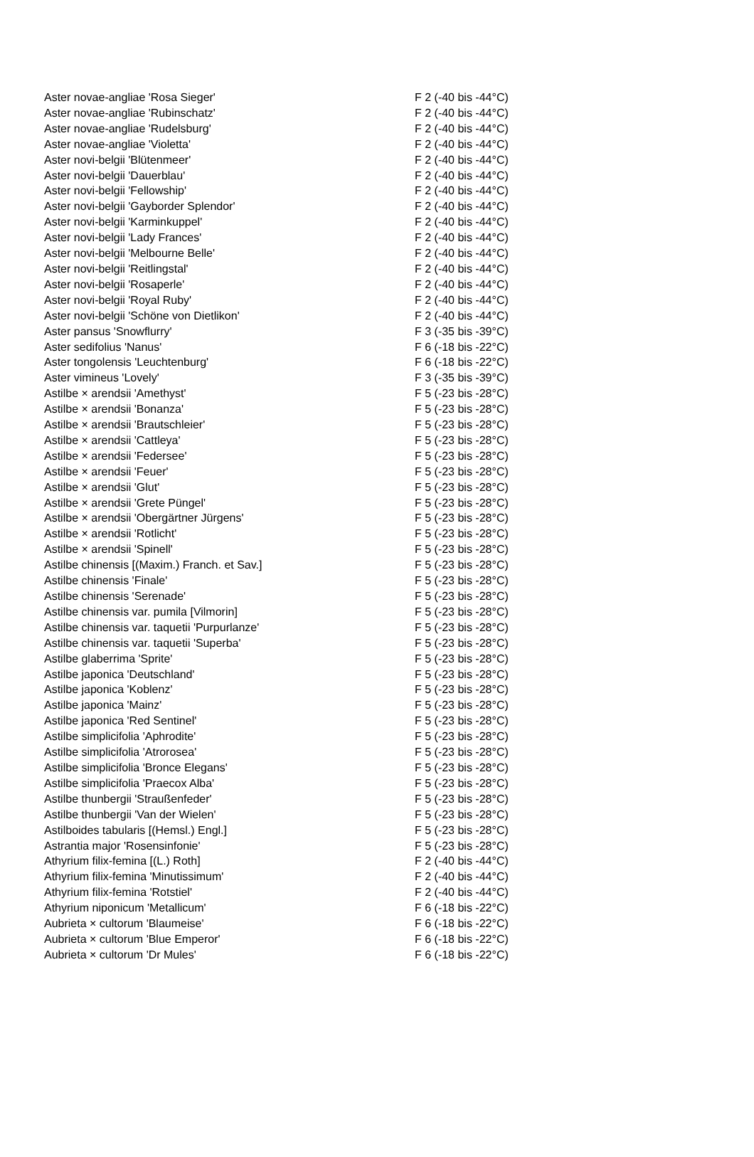| Aster novae-angliae 'Rosa Sieger' | F 2 (-40 bis -44°C) |
| Aster novae-angliae 'Rubinschatz' | F 2 (-40 bis -44°C) |
| Aster novae-angliae 'Rudelsburg' | F 2 (-40 bis -44°C) |
| Aster novae-angliae 'Violetta' | F 2 (-40 bis -44°C) |
| Aster novi-belgii 'Blütenmeer' | F 2 (-40 bis -44°C) |
| Aster novi-belgii 'Dauerblau' | F 2 (-40 bis -44°C) |
| Aster novi-belgii 'Fellowship' | F 2 (-40 bis -44°C) |
| Aster novi-belgii 'Gayborder Splendor' | F 2 (-40 bis -44°C) |
| Aster novi-belgii 'Karminkuppel' | F 2 (-40 bis -44°C) |
| Aster novi-belgii 'Lady Frances' | F 2 (-40 bis -44°C) |
| Aster novi-belgii 'Melbourne Belle' | F 2 (-40 bis -44°C) |
| Aster novi-belgii 'Reitlingstal' | F 2 (-40 bis -44°C) |
| Aster novi-belgii 'Rosaperle' | F 2 (-40 bis -44°C) |
| Aster novi-belgii 'Royal Ruby' | F 2 (-40 bis -44°C) |
| Aster novi-belgii 'Schöne von Dietlikon' | F 2 (-40 bis -44°C) |
| Aster pansus 'Snowflurry' | F 3 (-35 bis -39°C) |
| Aster sedifolius 'Nanus' | F 6 (-18 bis -22°C) |
| Aster tongolensis 'Leuchtenburg' | F 6 (-18 bis -22°C) |
| Aster vimineus 'Lovely' | F 3 (-35 bis -39°C) |
| Astilbe × arendsii 'Amethyst' | F 5 (-23 bis -28°C) |
| Astilbe × arendsii 'Bonanza' | F 5 (-23 bis -28°C) |
| Astilbe × arendsii 'Brautschleier' | F 5 (-23 bis -28°C) |
| Astilbe × arendsii 'Cattleya' | F 5 (-23 bis -28°C) |
| Astilbe × arendsii 'Federsee' | F 5 (-23 bis -28°C) |
| Astilbe × arendsii 'Feuer' | F 5 (-23 bis -28°C) |
| Astilbe × arendsii 'Glut' | F 5 (-23 bis -28°C) |
| Astilbe × arendsii 'Grete Püngel' | F 5 (-23 bis -28°C) |
| Astilbe × arendsii 'Obergärtner Jürgens' | F 5 (-23 bis -28°C) |
| Astilbe × arendsii 'Rotlicht' | F 5 (-23 bis -28°C) |
| Astilbe × arendsii 'Spinell' | F 5 (-23 bis -28°C) |
| Astilbe chinensis [(Maxim.) Franch. et Sav.] | F 5 (-23 bis -28°C) |
| Astilbe chinensis 'Finale' | F 5 (-23 bis -28°C) |
| Astilbe chinensis 'Serenade' | F 5 (-23 bis -28°C) |
| Astilbe chinensis var. pumila [Vilmorin] | F 5 (-23 bis -28°C) |
| Astilbe chinensis var. taquetii 'Purpurlanze' | F 5 (-23 bis -28°C) |
| Astilbe chinensis var. taquetii 'Superba' | F 5 (-23 bis -28°C) |
| Astilbe glaberrima 'Sprite' | F 5 (-23 bis -28°C) |
| Astilbe japonica 'Deutschland' | F 5 (-23 bis -28°C) |
| Astilbe japonica 'Koblenz' | F 5 (-23 bis -28°C) |
| Astilbe japonica 'Mainz' | F 5 (-23 bis -28°C) |
| Astilbe japonica 'Red Sentinel' | F 5 (-23 bis -28°C) |
| Astilbe simplicifolia 'Aphrodite' | F 5 (-23 bis -28°C) |
| Astilbe simplicifolia 'Atrorosea' | F 5 (-23 bis -28°C) |
| Astilbe simplicifolia 'Bronce Elegans' | F 5 (-23 bis -28°C) |
| Astilbe simplicifolia 'Praecox Alba' | F 5 (-23 bis -28°C) |
| Astilbe thunbergii 'Straußenfeder' | F 5 (-23 bis -28°C) |
| Astilbe thunbergii 'Van der Wielen' | F 5 (-23 bis -28°C) |
| Astilboides tabularis [(Hemsl.) Engl.] | F 5 (-23 bis -28°C) |
| Astrantia major 'Rosensinfonie' | F 5 (-23 bis -28°C) |
| Athyrium filix-femina [(L.) Roth] | F 2 (-40 bis -44°C) |
| Athyrium filix-femina 'Minutissimum' | F 2 (-40 bis -44°C) |
| Athyrium filix-femina 'Rotstiel' | F 2 (-40 bis -44°C) |
| Athyrium niponicum 'Metallicum' | F 6 (-18 bis -22°C) |
| Aubrieta × cultorum 'Blaumeise' | F 6 (-18 bis -22°C) |
| Aubrieta × cultorum 'Blue Emperor' | F 6 (-18 bis -22°C) |
| Aubrieta × cultorum 'Dr Mules' | F 6 (-18 bis -22°C) |